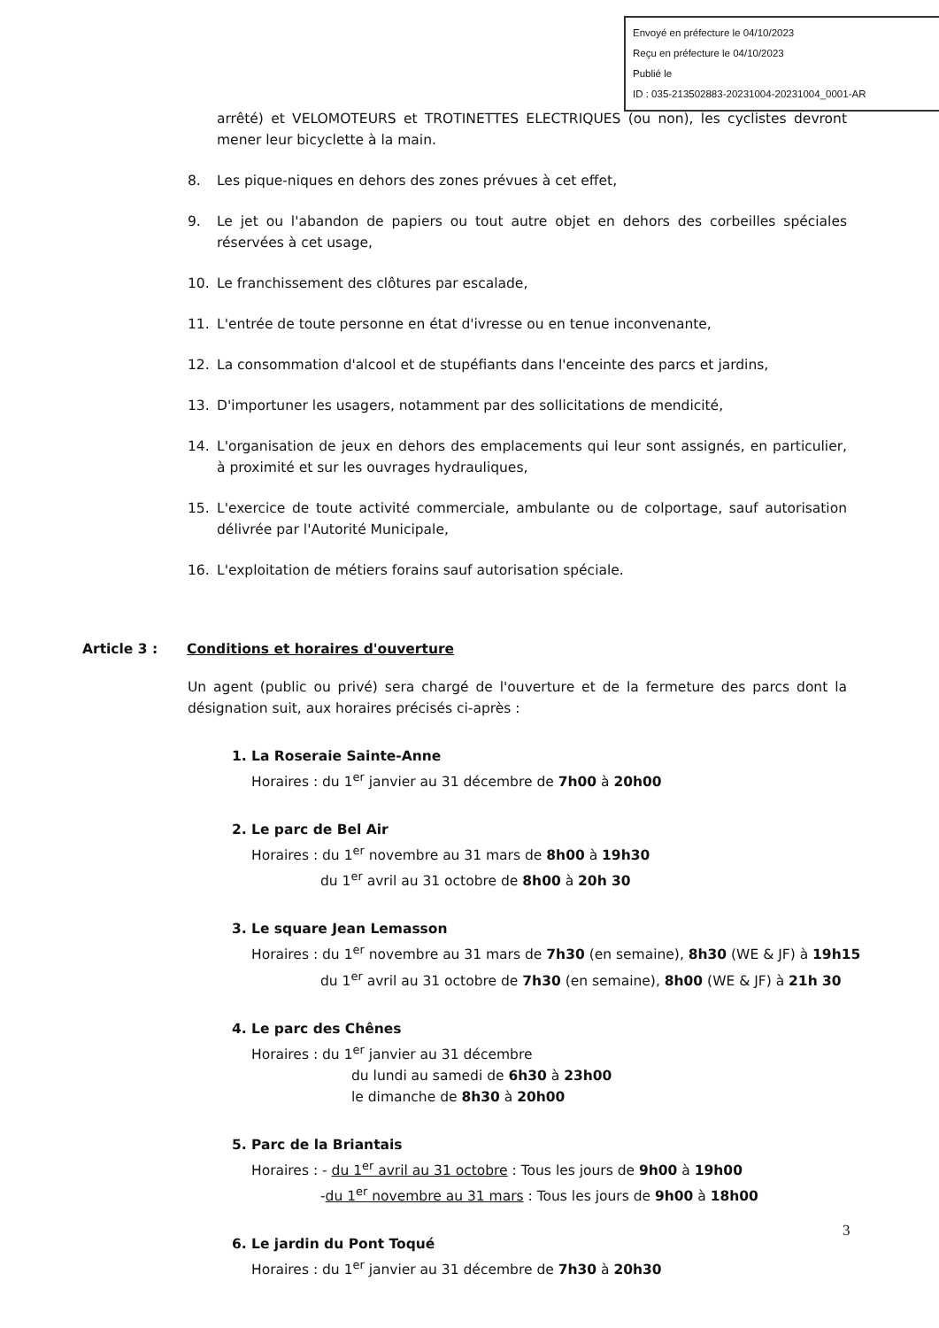Envoyé en préfecture le 04/10/2023
Reçu en préfecture le 04/10/2023
Publié le
ID : 035-213502883-20231004-20231004_0001-AR
arrêté) et VELOMOTEURS et TROTINETTES ELECTRIQUES (ou non), les cyclistes devront mener leur bicyclette à la main.
8. Les pique-niques en dehors des zones prévues à cet effet,
9. Le jet ou l'abandon de papiers ou tout autre objet en dehors des corbeilles spéciales réservées à cet usage,
10. Le franchissement des clôtures par escalade,
11. L'entrée de toute personne en état d'ivresse ou en tenue inconvenante,
12. La consommation d'alcool et de stupéfiants dans l'enceinte des parcs et jardins,
13. D'importuner les usagers, notamment par des sollicitations de mendicité,
14. L'organisation de jeux en dehors des emplacements qui leur sont assignés, en particulier, à proximité et sur les ouvrages hydrauliques,
15. L'exercice de toute activité commerciale, ambulante ou de colportage, sauf autorisation délivrée par l'Autorité Municipale,
16. L'exploitation de métiers forains sauf autorisation spéciale.
Article 3 : Conditions et horaires d'ouverture
Un agent (public ou privé) sera chargé de l'ouverture et de la fermeture des parcs dont la désignation suit, aux horaires précisés ci-après :
1. La Roseraie Sainte-Anne
Horaires : du 1<sup>er</sup> janvier au 31 décembre de 7h00 à 20h00
2. Le parc de Bel Air
Horaires : du 1<sup>er</sup> novembre au 31 mars de 8h00 à 19h30
du 1<sup>er</sup> avril au 31 octobre de 8h00 à 20h 30
3. Le square Jean Lemasson
Horaires : du 1<sup>er</sup> novembre au 31 mars de 7h30 (en semaine), 8h30 (WE & JF) à 19h15
du 1<sup>er</sup> avril au 31 octobre de 7h30 (en semaine), 8h00 (WE & JF) à 21h 30
4. Le parc des Chênes
Horaires : du 1<sup>er</sup> janvier au 31 décembre
du lundi au samedi de 6h30 à 23h00
le dimanche de 8h30 à 20h00
5. Parc de la Briantais
Horaires : - du 1<sup>er</sup> avril au 31 octobre : Tous les jours de 9h00 à 19h00
-du 1<sup>er</sup> novembre au 31 mars : Tous les jours de 9h00 à 18h00
6. Le jardin du Pont Toqué
Horaires : du 1<sup>er</sup> janvier au 31 décembre de 7h30 à 20h30
3